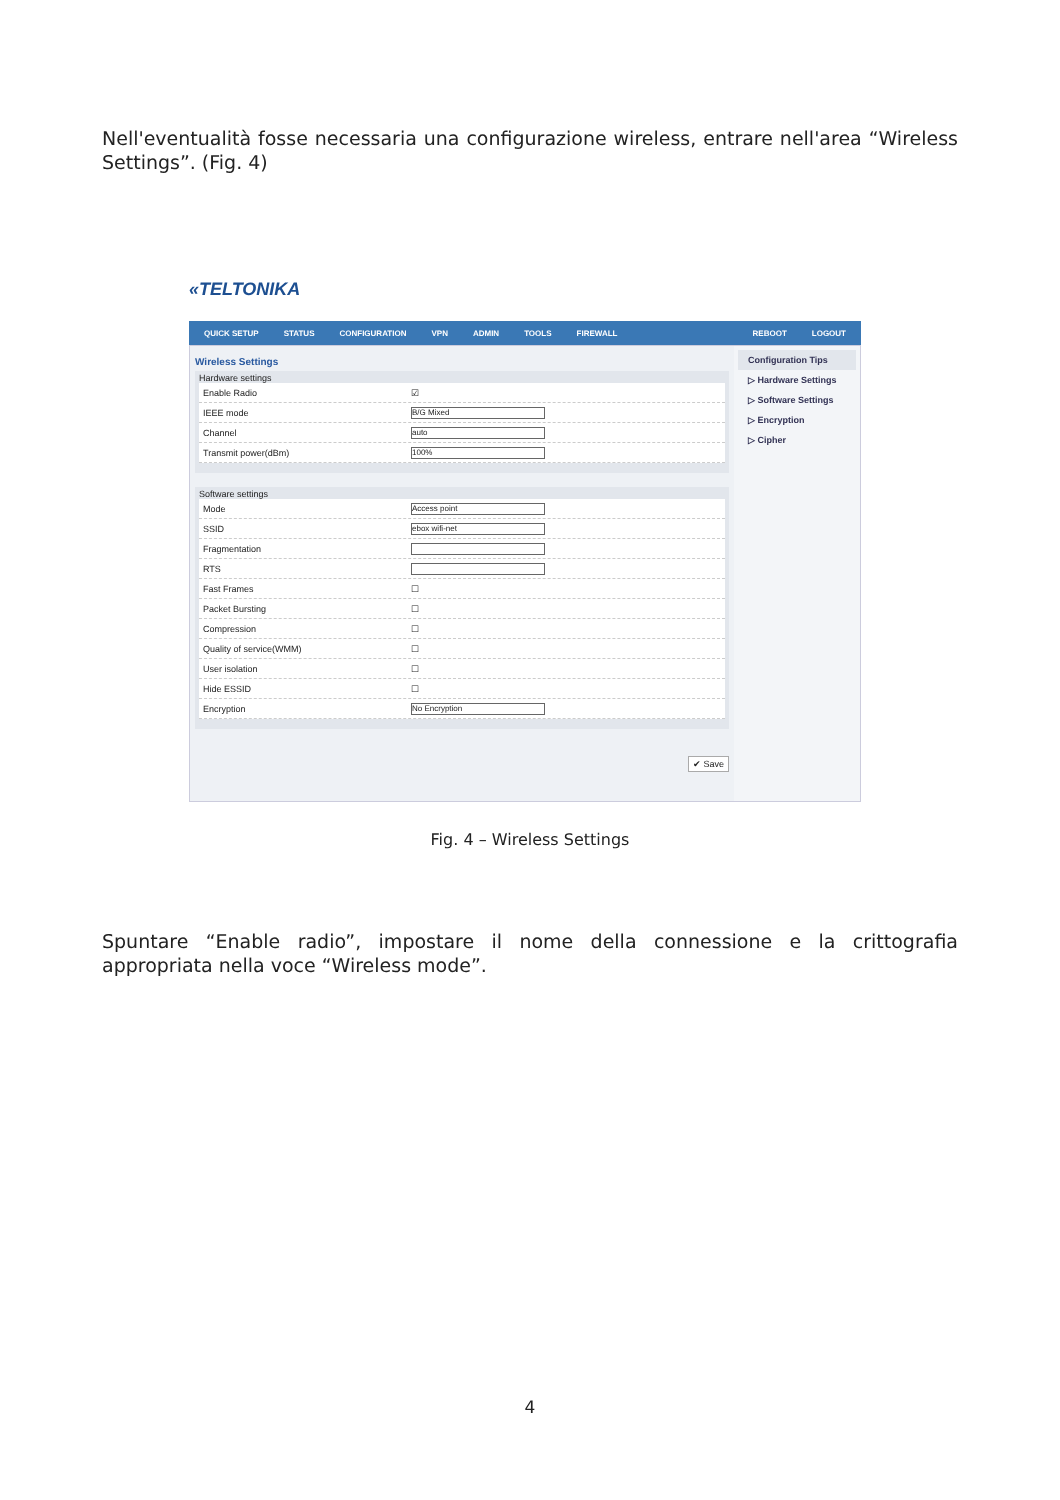Nell'eventualità fosse necessaria una configurazione wireless, entrare nell'area “Wireless Settings”. (Fig. 4)
«TELTONIKA
QUICK SETUP STATUS CONFIGURATION VPN ADMIN TOOLS FIREWALL REBOOT LOGOUT
Wireless Settings
Hardware settings
Enable Radio ☑
IEEE mode B/G Mixed
Channel auto
Transmit power(dBm) 100%
Software settings
Mode Access point
SSID ebox wifi-net
Fragmentation
RTS
Fast Frames ☐
Packet Bursting ☐
Compression ☐
Quality of service(WMM) ☐
User isolation ☐
Hide ESSID ☐
Encryption No Encryption
✔ Save
Configuration Tips
▷ Hardware Settings
▷ Software Settings
▷ Encryption
▷ Cipher
Fig. 4 – Wireless Settings
Spuntare “Enable radio”, impostare il nome della connessione e la crittografia appropriata nella voce “Wireless mode”.
4